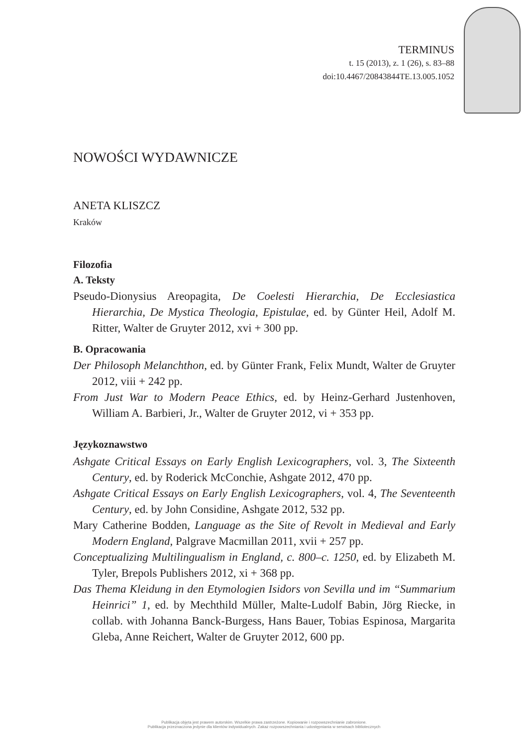TERMINUS
t. 15 (2013), z. 1 (26), s. 83–88
doi:10.4467/20843844TE.13.005.1052
NOWOŚCI WYDAWNICZE
ANETA KLISZCZ
Kraków
Filozofia
A. Teksty
Pseudo-Dionysius Areopagita, De Coelesti Hierarchia, De Ecclesiastica Hierarchia, De Mystica Theologia, Epistulae, ed. by Günter Heil, Adolf M. Ritter, Walter de Gruyter 2012, xvi + 300 pp.
B. Opracowania
Der Philosoph Melanchthon, ed. by Günter Frank, Felix Mundt, Walter de Gruyter 2012, viii + 242 pp.
From Just War to Modern Peace Ethics, ed. by Heinz-Gerhard Justenhoven, William A. Barbieri, Jr., Walter de Gruyter 2012, vi + 353 pp.
Językoznawstwo
Ashgate Critical Essays on Early English Lexicographers, vol. 3, The Sixteenth Century, ed. by Roderick McConchie, Ashgate 2012, 470 pp.
Ashgate Critical Essays on Early English Lexicographers, vol. 4, The Seventeenth Century, ed. by John Considine, Ashgate 2012, 532 pp.
Mary Catherine Bodden, Language as the Site of Revolt in Medieval and Early Modern England, Palgrave Macmillan 2011, xvii + 257 pp.
Conceptualizing Multilingualism in England, c. 800–c. 1250, ed. by Elizabeth M. Tyler, Brepols Publishers 2012, xi + 368 pp.
Das Thema Kleidung in den Etymologien Isidors von Sevilla und im “Summarium Heinrici” 1, ed. by Mechthild Müller, Malte-Ludolf Babin, Jörg Riecke, in collab. with Johanna Banck-Burgess, Hans Bauer, Tobias Espinosa, Margarita Gleba, Anne Reichert, Walter de Gruyter 2012, 600 pp.
Publikacja objęta jest prawem autorskim. Wszelkie prawa zastrzeżone. Kopiowanie i rozpowszechnianie zabronione.
Publikacja przeznaczona jedynie dla klientów indywidualnych. Zakaz rozpowszechniania i udostępniania w serwisach bibliotecznych